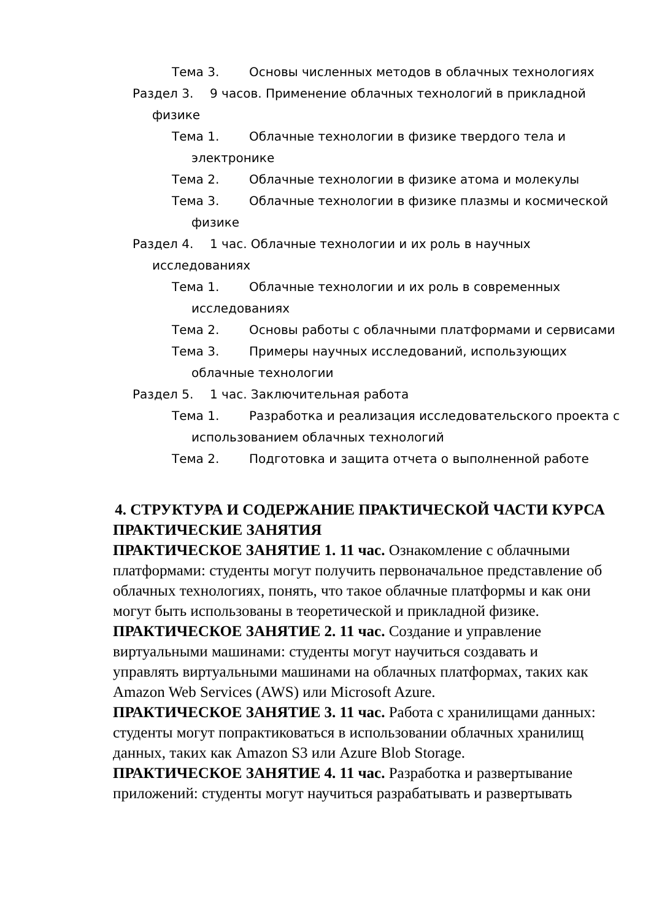Тема 3. Основы численных методов в облачных технологиях
Раздел 3. 9 часов. Применение облачных технологий в прикладной физике
Тема 1. Облачные технологии в физике твердого тела и электронике
Тема 2. Облачные технологии в физике атома и молекулы
Тема 3. Облачные технологии в физике плазмы и космической физике
Раздел 4. 1 час. Облачные технологии и их роль в научных исследованиях
Тема 1. Облачные технологии и их роль в современных исследованиях
Тема 2. Основы работы с облачными платформами и сервисами
Тема 3. Примеры научных исследований, использующих облачные технологии
Раздел 5. 1 час. Заключительная работа
Тема 1. Разработка и реализация исследовательского проекта с использованием облачных технологий
Тема 2. Подготовка и защита отчета о выполненной работе
4. СТРУКТУРА И СОДЕРЖАНИЕ ПРАКТИЧЕСКОЙ ЧАСТИ КУРСА
ПРАКТИЧЕСКИЕ ЗАНЯТИЯ
ПРАКТИЧЕСКОЕ ЗАНЯТИЕ 1. 11 час. Ознакомление с облачными платформами: студенты могут получить первоначальное представление об облачных технологиях, понять, что такое облачные платформы и как они могут быть использованы в теоретической и прикладной физике.
ПРАКТИЧЕСКОЕ ЗАНЯТИЕ 2. 11 час. Создание и управление виртуальными машинами: студенты могут научиться создавать и управлять виртуальными машинами на облачных платформах, таких как Amazon Web Services (AWS) или Microsoft Azure.
ПРАКТИЧЕСКОЕ ЗАНЯТИЕ 3. 11 час. Работа с хранилищами данных: студенты могут попрактиковаться в использовании облачных хранилищ данных, таких как Amazon S3 или Azure Blob Storage.
ПРАКТИЧЕСКОЕ ЗАНЯТИЕ 4. 11 час. Разработка и развертывание приложений: студенты могут научиться разрабатывать и развертывать